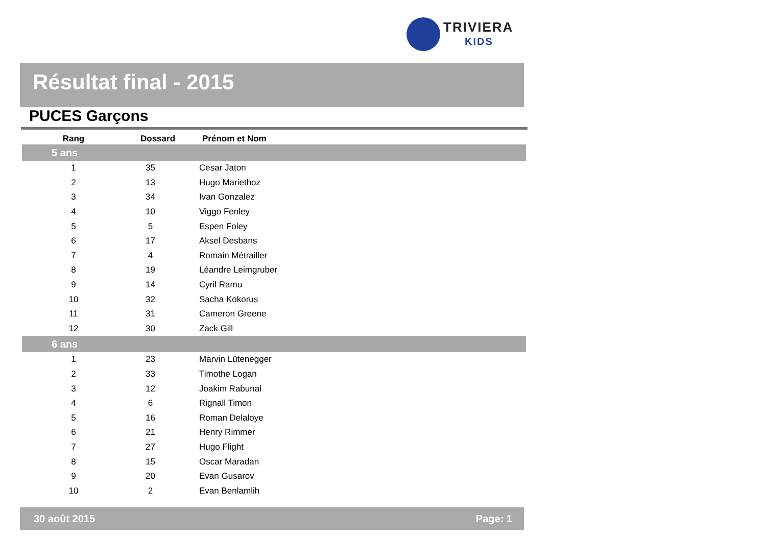TRIVIERA
KIDS
Résultat final - 2015
PUCES Garçons
| Rang | Dossard | Prénom et Nom |
| --- | --- | --- |
| 5 ans | | |
| 1 | 35 | Cesar Jaton |
| 2 | 13 | Hugo Mariethoz |
| 3 | 34 | Ivan Gonzalez |
| 4 | 10 | Viggo Fenley |
| 5 | 5 | Espen Foley |
| 6 | 17 | Aksel Desbans |
| 7 | 4 | Romain Métrailler |
| 8 | 19 | Léandre Leimgruber |
| 9 | 14 | Cyril Ramu |
| 10 | 32 | Sacha Kokorus |
| 11 | 31 | Cameron Greene |
| 12 | 30 | Zack Gill |
| 6 ans | | |
| 1 | 23 | Marvin Lütenegger |
| 2 | 33 | Timothe Logan |
| 3 | 12 | Joakim Rabunal |
| 4 | 6 | Rignall Timon |
| 5 | 16 | Roman Delaloye |
| 6 | 21 | Henry Rimmer |
| 7 | 27 | Hugo Flight |
| 8 | 15 | Oscar Maradan |
| 9 | 20 | Evan Gusarov |
| 10 | 2 | Evan Benlamlih |
30 août 2015 Page: 1